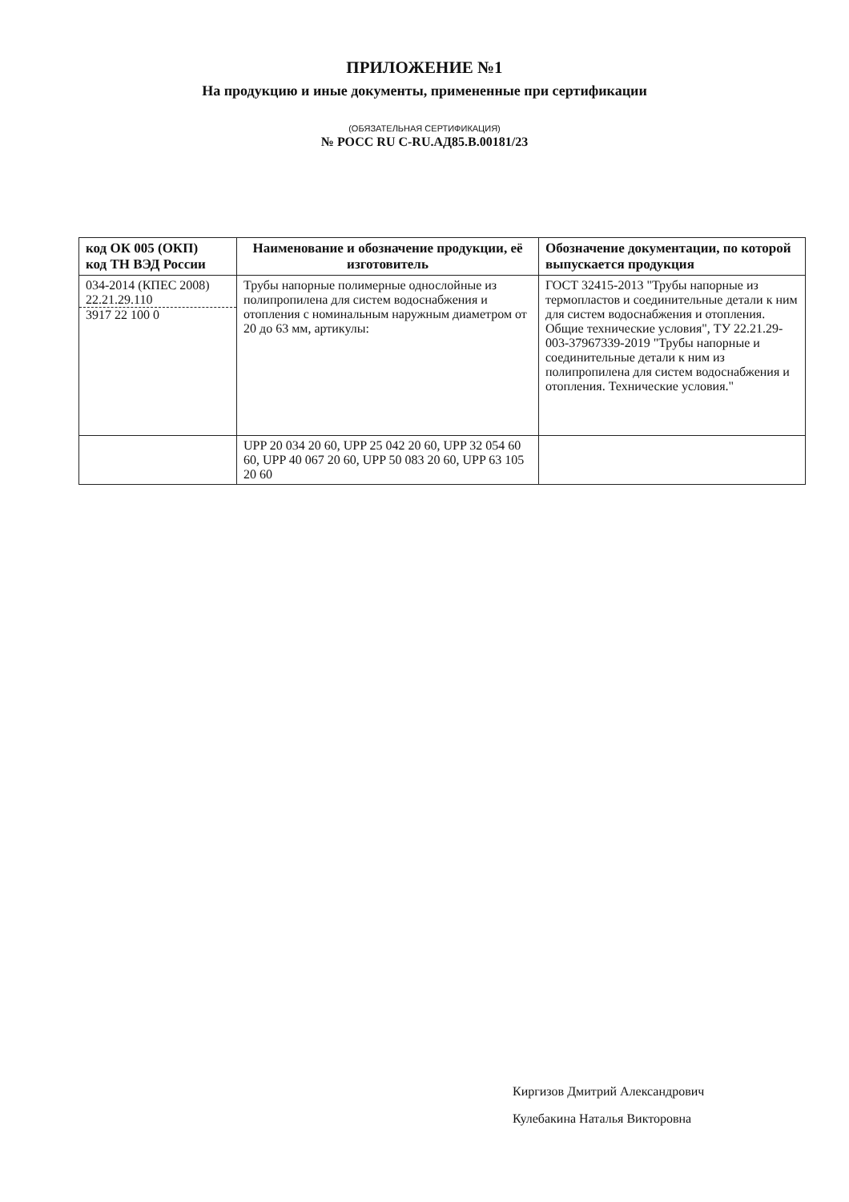ПРИЛОЖЕНИЕ №1
На продукцию и иные документы, примененные при сертификации
(ОБЯЗАТЕЛЬНАЯ СЕРТИФИКАЦИЯ)
№ РОСС RU С-RU.АД85.В.00181/23
| код ОК 005 (ОКП) код ТН ВЭД России | Наименование и обозначение продукции, её изготовитель | Обозначение документации, по которой выпускается продукция |
| --- | --- | --- |
| 034-2014 (КПЕС 2008) 22.21.29.110 3917 22 100 0 | Трубы напорные полимерные однослойные из полипропилена для систем водоснабжения и отопления с номинальным наружным диаметром от 20 до 63 мм, артикулы: | ГОСТ 32415-2013 "Трубы напорные из термопластов и соединительные детали к ним для систем водоснабжения и отопления. Общие технические условия", ТУ 22.21.29-003-37967339-2019 "Трубы напорные и соединительные детали к ним из полипропилена для систем водоснабжения и отопления. Технические условия." |
| | UPP 20 034 20 60, UPP 25 042 20 60, UPP 32 054 60 60, UPP 40 067 20 60, UPP 50 083 20 60, UPP 63 105 20 60 | |
Киргизов Дмитрий Александрович
Кулебакина Наталья Викторовна